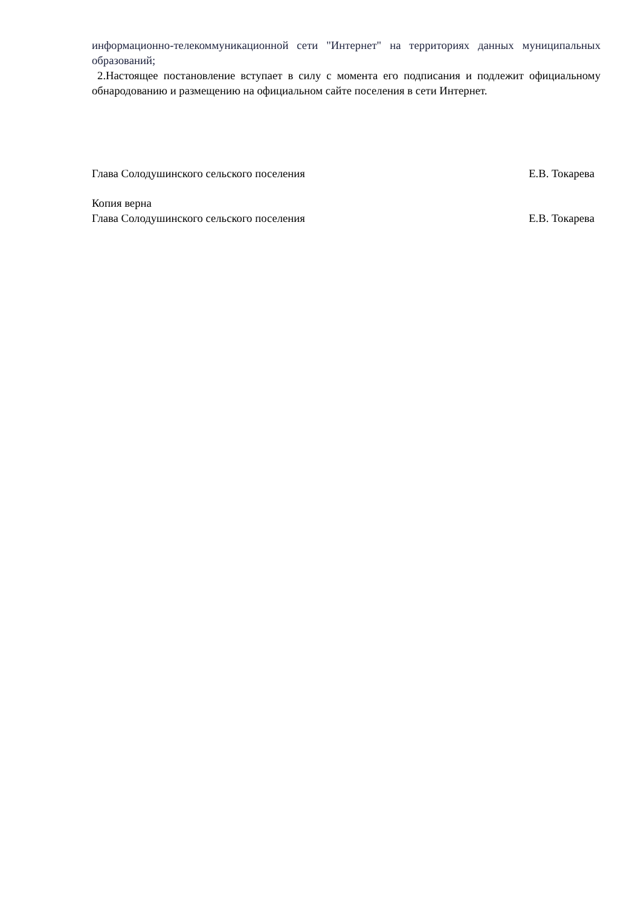информационно-телекоммуникационной сети "Интернет" на территориях данных муниципальных образований;
2.Настоящее постановление вступает в силу с момента его подписания и подлежит официальному обнародованию и размещению на официальном сайте поселения в сети Интернет.
Глава Солодушинского сельского поселения Е.В. Токарева
Копия верна
Глава Солодушинского сельского поселения Е.В. Токарева